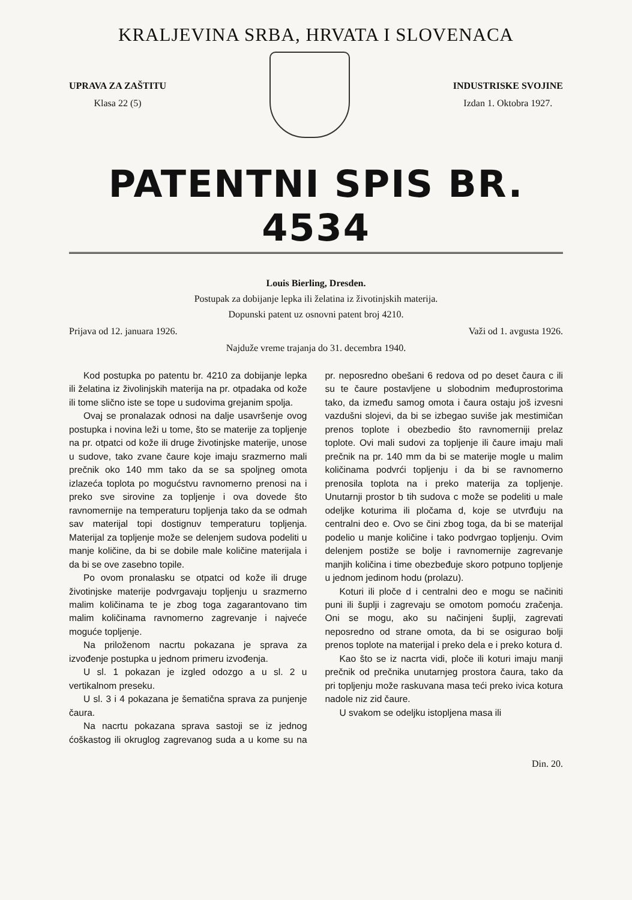KRALJEVINA SRBA, HRVATA I SLOVENACA
UPRAVA ZA ZAŠTITU
Klasa 22 (5)
INDUSTRISKE SVOJINE
Izdan 1. Oktobra 1927.
PATENTNI SPIS BR. 4534
Louis Bierling, Dresden.
Postupak za dobijanje lepka ili želatina iz životinjskih materija.
Dopunski patent uz osnovni patent broj 4210.
Prijava od 12. januara 1926. Važi od 1. avgusta 1926.
Najduže vreme trajanja do 31. decembra 1940.
Kod postupka po patentu br. 4210 za dobijanje lepka ili želatina iz živolinjskih materija na pr. otpadaka od kože ili tome slično iste se tope u sudovima grejanim spolja.
Ovaj se pronalazak odnosi na dalje usavršenje ovog postupka i novina leži u tome, što se materije za topljenje na pr. otpatci od kože ili druge životinjske materije, unose u sudove, tako zvane čaure koje imaju srazmerno mali prečnik oko 140 mm tako da se sa spoljneg omota izlazeća toplota po mogućstvu ravnomerno prenosi na i preko sve sirovine za topljenje i ova dovede što ravnomernije na temperaturu topljenja tako da se odmah sav materijal topi dostignuv temperaturu topljenja. Materijal za topljenje može se delenjem sudova podeliti u manje količine, da bi se dobile male količine materijala i da bi se ove zasebno topile.
Po ovom pronalasku se otpatci od kože ili druge životinjske materije podvrgavaju topljenju u srazmerno malim količinama te je zbog toga zagarantovano tim malim količinama ravnomerno zagrevanje i najveće moguće topljenje.
Na priloženom nacrtu pokazana je sprava za izvođenje postupka u jednom primeru izvođenja.
U sl. 1 pokazan je izgled odozgo a u sl. 2 u vertikalnom preseku.
U sl. 3 i 4 pokazana je šematična sprava za punjenje čaura.
Na nacrtu pokazana sprava sastoji se iz jednog ćoškastog ili okruglog zagrevanog suda a u kome su na pr. neposredno obešani 6 redova od po deset čaura c ili su te čaure postavljene u slobodnim međuprostorima tako, da između samog omota i čaura ostaju još izvesni vazdušni slojevi, da bi se izbegao suviše jak mestimičan prenos toplote i obezbedio što ravnomerniji prelaz toplote. Ovi mali sudovi za topljenje ili čaure imaju mali prečnik na pr. 140 mm da bi se materije mogle u malim količinama podvrći topljenju i da bi se ravnomerno prenosila toplota na i preko materija za topljenje. Unutarnji prostor b tih sudova c može se podeliti u male odeljke koturima ili pločama d, koje se utvrđuju na centralni deo e. Ovo se čini zbog toga, da bi se materijal podelio u manje količine i tako podvrgao topljenju. Ovim delenjem postiže se bolje i ravnomernije zagrevanje manjih količina i time obezbeđuje skoro potpuno topljenje u jednom jedinom hodu (prolazu).
Koturi ili ploče d i centralni deo e mogu se načiniti puni ili šuplji i zagrevaju se omotom pomoću zračenja. Oni se mogu, ako su načinjeni šuplji, zagrevati neposredno od strane omota, da bi se osigurao bolji prenos toplote na materijal i preko dela e i preko kotura d.
Kao što se iz nacrta vidi, ploče ili koturi imaju manji prečnik od prečnika unutarnjeg prostora čaura, tako da pri topljenju može raskuvana masa teći preko ivica kotura nadole niz zid čaure.
U svakom se odeljku istopljena masa ili
Din. 20.